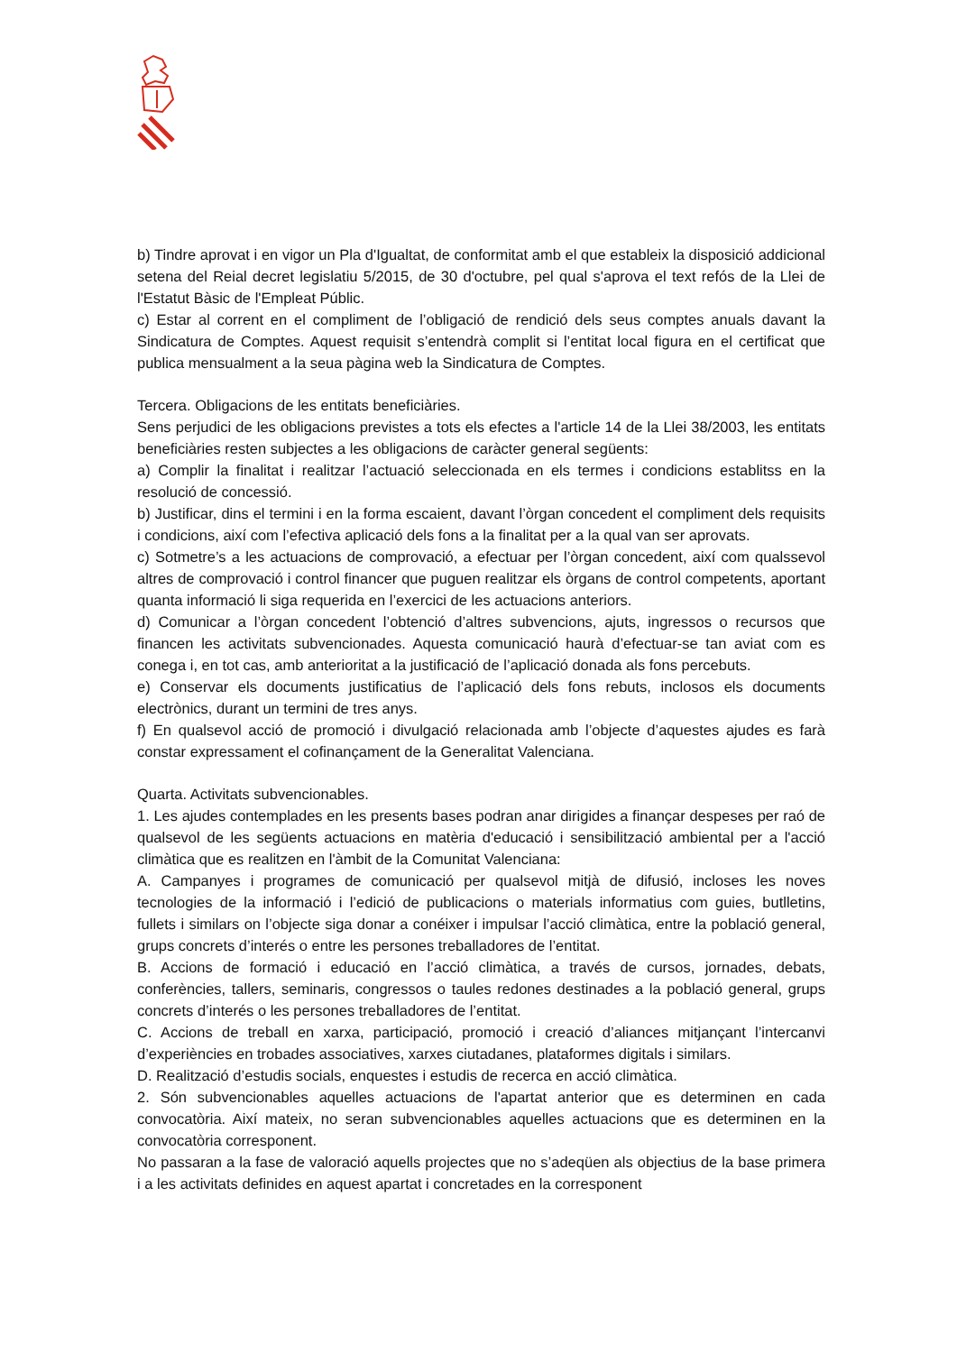b) Tindre aprovat i en vigor un Pla d'Igualtat, de conformitat amb el que estableix la disposició addicional setena del Reial decret legislatiu 5/2015, de 30 d'octubre, pel qual s'aprova el text refós de la Llei de l'Estatut Bàsic de l'Empleat Públic.
c) Estar al corrent en el compliment de l’obligació de rendició dels seus comptes anuals davant la Sindicatura de Comptes. Aquest requisit s’entendrà complit si l’entitat local figura en el certificat que publica mensualment a la seua pàgina web la Sindicatura de Comptes.
Tercera. Obligacions de les entitats beneficiàries.
Sens perjudici de les obligacions previstes a tots els efectes a l'article 14 de la Llei 38/2003, les entitats beneficiàries resten subjectes a les obligacions de caràcter general següents:
a) Complir la finalitat i realitzar l’actuació seleccionada en els termes i condicions establitss en la resolució de concessió.
b) Justificar, dins el termini i en la forma escaient, davant l’òrgan concedent el compliment dels requisits i condicions, així com l’efectiva aplicació dels fons a la finalitat per a la qual van ser aprovats.
c) Sotmetre’s a les actuacions de comprovació, a efectuar per l’òrgan concedent, així com qualssevol altres de comprovació i control financer que puguen realitzar els òrgans de control competents, aportant quanta informació li siga requerida en l’exercici de les actuacions anteriors.
d) Comunicar a l’òrgan concedent l’obtenció d’altres subvencions, ajuts, ingressos o recursos que financen les activitats subvencionades. Aquesta comunicació haurà d’efectuar-se tan aviat com es conega i, en tot cas, amb anterioritat a la justificació de l’aplicació donada als fons percebuts.
e) Conservar els documents justificatius de l’aplicació dels fons rebuts, inclosos els documents electrònics, durant un termini de tres anys.
f) En qualsevol acció de promoció i divulgació relacionada amb l’objecte d’aquestes ajudes es farà constar expressament el cofinançament de la Generalitat Valenciana.
Quarta. Activitats subvencionables.
1. Les ajudes contemplades en les presents bases podran anar dirigides a finançar despeses per raó de qualsevol de les següents actuacions en matèria d'educació i sensibilització ambiental per a l'acció climàtica que es realitzen en l'àmbit de la Comunitat Valenciana:
A. Campanyes i programes de comunicació per qualsevol mitjà de difusió, incloses les noves tecnologies de la informació i l’edició de publicacions o materials informatius com guies, butlletins, fullets i similars on l’objecte siga donar a conéixer i impulsar l’acció climàtica, entre la població general, grups concrets d’interés o entre les persones treballadores de l’entitat.
B. Accions de formació i educació en l’acció climàtica, a través de cursos, jornades, debats, conferències, tallers, seminaris, congressos o taules redones destinades a la població general, grups concrets d’interés o les persones treballadores de l’entitat.
C. Accions de treball en xarxa, participació, promoció i creació d’aliances mitjançant l’intercanvi d’experiències en trobades associatives, xarxes ciutadanes, plataformes digitals i similars.
D. Realització d’estudis socials, enquestes i estudis de recerca en acció climàtica.
2. Són subvencionables aquelles actuacions de l'apartat anterior que es determinen en cada convocatòria. Així mateix, no seran subvencionables aquelles actuacions que es determinen en la convocatòria corresponent.
No passaran a la fase de valoració aquells projectes que no s’adeqüen als objectius de la base primera i a les activitats definides en aquest apartat i concretades en la corresponent